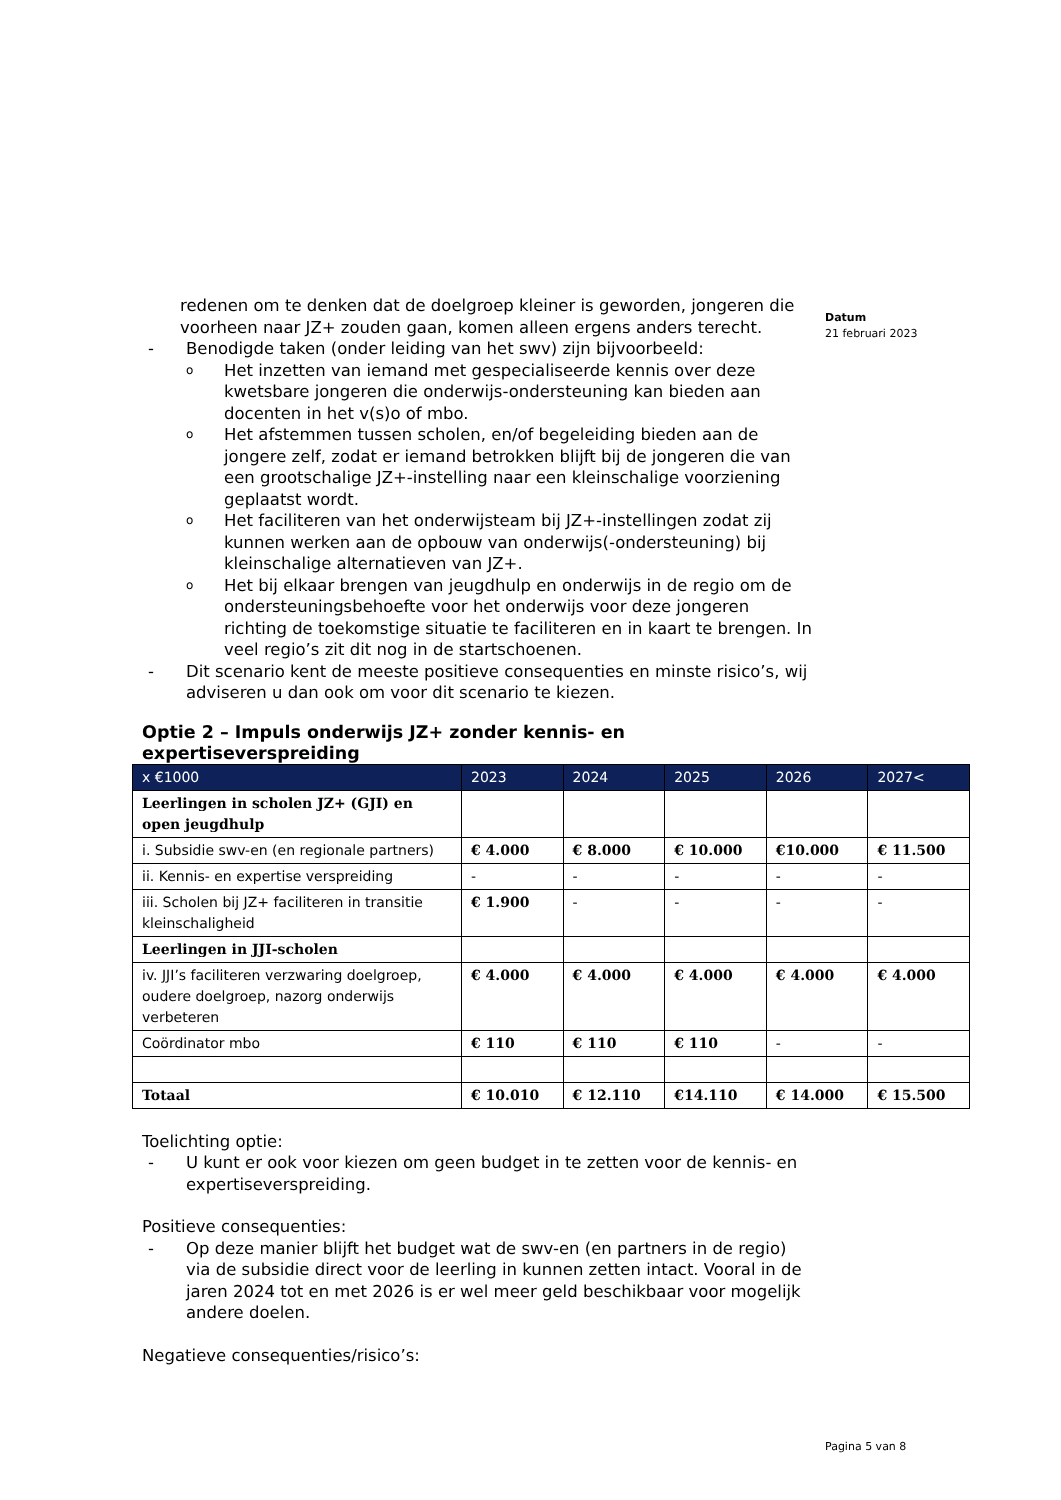Datum
21 februari 2023
redenen om te denken dat de doelgroep kleiner is geworden, jongeren die voorheen naar JZ+ zouden gaan, komen alleen ergens anders terecht.
- Benodigde taken (onder leiding van het swv) zijn bijvoorbeeld:
o Het inzetten van iemand met gespecialiseerde kennis over deze kwetsbare jongeren die onderwijs-ondersteuning kan bieden aan docenten in het v(s)o of mbo.
o Het afstemmen tussen scholen, en/of begeleiding bieden aan de jongere zelf, zodat er iemand betrokken blijft bij de jongeren die van een grootschalige JZ+-instelling naar een kleinschalige voorziening geplaatst wordt.
o Het faciliteren van het onderwijsteam bij JZ+-instellingen zodat zij kunnen werken aan de opbouw van onderwijs(-ondersteuning) bij kleinschalige alternatieven van JZ+.
o Het bij elkaar brengen van jeugdhulp en onderwijs in de regio om de ondersteuningsbehoefte voor het onderwijs voor deze jongeren richting de toekomstige situatie te faciliteren en in kaart te brengen. In veel regio’s zit dit nog in de startschoenen.
- Dit scenario kent de meeste positieve consequenties en minste risico’s, wij adviseren u dan ook om voor dit scenario te kiezen.
Optie 2 – Impuls onderwijs JZ+ zonder kennis- en expertiseverspreiding
| x €1000 | 2023 | 2024 | 2025 | 2026 | 2027< |
| --- | --- | --- | --- | --- | --- |
| Leerlingen in scholen JZ+ (GJI) en open jeugdhulp | | | | | |
| i. Subsidie swv-en (en regionale partners) | € 4.000 | € 8.000 | € 10.000 | €10.000 | € 11.500 |
| ii. Kennis- en expertise verspreiding | - | - | - | - | - |
| iii. Scholen bij JZ+ faciliteren in transitie kleinschaligheid | € 1.900 | - | - | - | - |
| Leerlingen in JJI-scholen | | | | | |
| iv. JJI’s faciliteren verzwaring doelgroep, oudere doelgroep, nazorg onderwijs verbeteren | € 4.000 | € 4.000 | € 4.000 | € 4.000 | € 4.000 |
| Coördinator mbo | € 110 | € 110 | € 110 | - | - |
| Totaal | € 10.010 | € 12.110 | €14.110 | € 14.000 | € 15.500 |
Toelichting optie:
- U kunt er ook voor kiezen om geen budget in te zetten voor de kennis- en expertiseverspreiding.
Positieve consequenties:
- Op deze manier blijft het budget wat de swv-en (en partners in de regio) via de subsidie direct voor de leerling in kunnen zetten intact. Vooral in de jaren 2024 tot en met 2026 is er wel meer geld beschikbaar voor mogelijk andere doelen.
Negatieve consequenties/risico’s:
Pagina 5 van 8